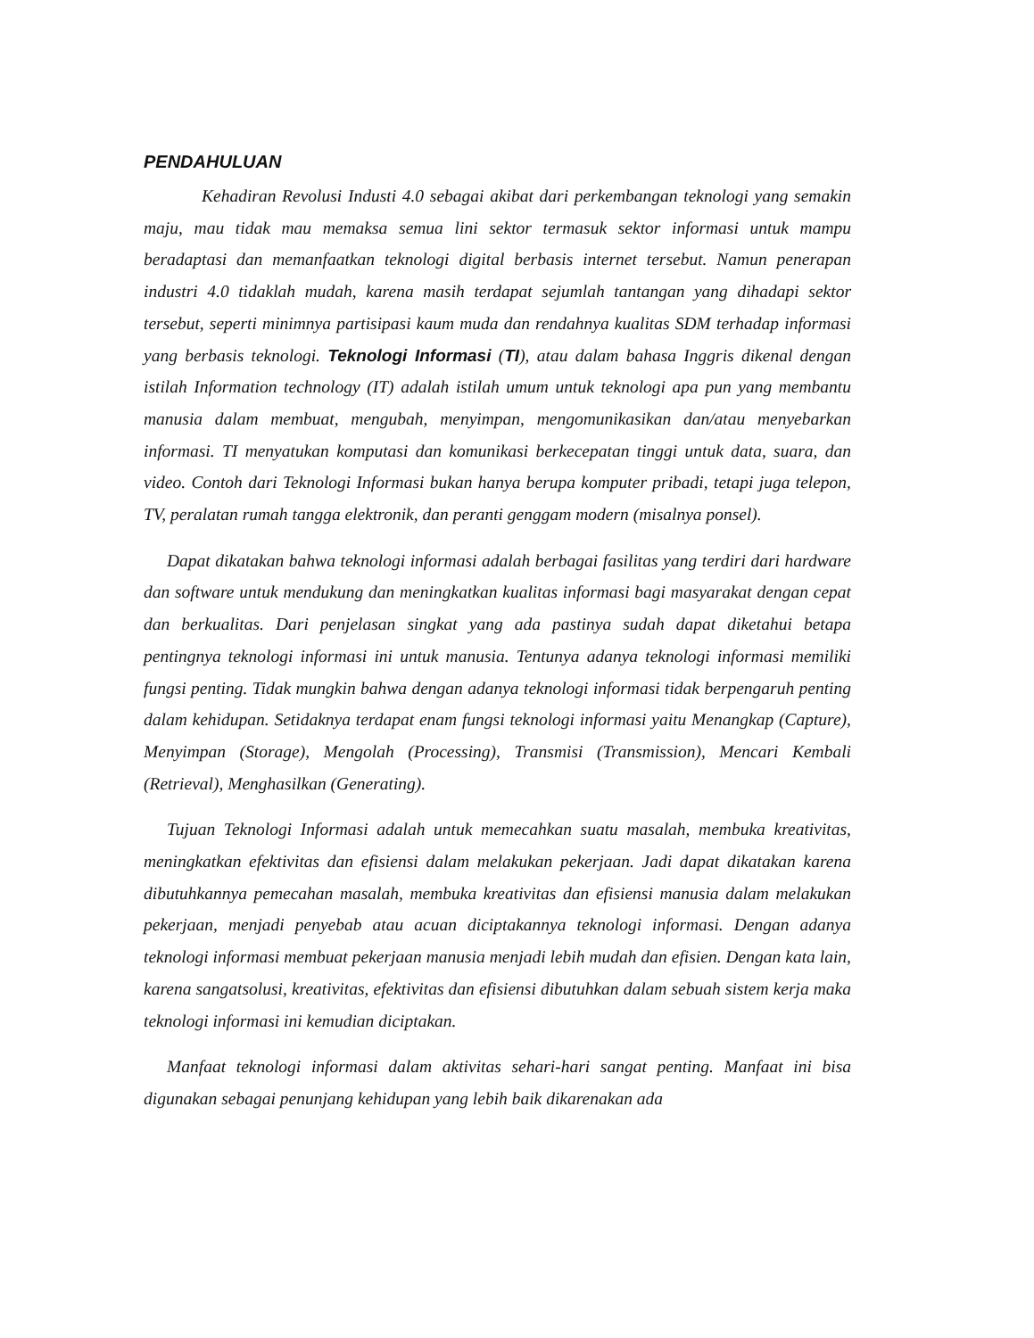PENDAHULUAN
Kehadiran Revolusi Industi 4.0 sebagai akibat dari perkembangan teknologi yang semakin maju, mau tidak mau memaksa semua lini sektor termasuk sektor informasi untuk mampu beradaptasi dan memanfaatkan teknologi digital berbasis internet tersebut. Namun penerapan industri 4.0 tidaklah mudah, karena masih terdapat sejumlah tantangan yang dihadapi sektor tersebut, seperti minimnya partisipasi kaum muda dan rendahnya kualitas SDM terhadap informasi yang berbasis teknologi. Teknologi Informasi (TI), atau dalam bahasa Inggris dikenal dengan istilah Information technology (IT) adalah istilah umum untuk teknologi apa pun yang membantu manusia dalam membuat, mengubah, menyimpan, mengomunikasikan dan/atau menyebarkan informasi. TI menyatukan komputasi dan komunikasi berkecepatan tinggi untuk data, suara, dan video. Contoh dari Teknologi Informasi bukan hanya berupa komputer pribadi, tetapi juga telepon, TV, peralatan rumah tangga elektronik, dan peranti genggam modern (misalnya ponsel).
Dapat dikatakan bahwa teknologi informasi adalah berbagai fasilitas yang terdiri dari hardware dan software untuk mendukung dan meningkatkan kualitas informasi bagi masyarakat dengan cepat dan berkualitas. Dari penjelasan singkat yang ada pastinya sudah dapat diketahui betapa pentingnya teknologi informasi ini untuk manusia. Tentunya adanya teknologi informasi memiliki fungsi penting. Tidak mungkin bahwa dengan adanya teknologi informasi tidak berpengaruh penting dalam kehidupan. Setidaknya terdapat enam fungsi teknologi informasi yaitu Menangkap (Capture), Menyimpan (Storage), Mengolah (Processing), Transmisi (Transmission), Mencari Kembali (Retrieval), Menghasilkan (Generating).
Tujuan Teknologi Informasi adalah untuk memecahkan suatu masalah, membuka kreativitas, meningkatkan efektivitas dan efisiensi dalam melakukan pekerjaan. Jadi dapat dikatakan karena dibutuhkannya pemecahan masalah, membuka kreativitas dan efisiensi manusia dalam melakukan pekerjaan, menjadi penyebab atau acuan diciptakannya teknologi informasi. Dengan adanya teknologi informasi membuat pekerjaan manusia menjadi lebih mudah dan efisien. Dengan kata lain, karena sangatsolusi, kreativitas, efektivitas dan efisiensi dibutuhkan dalam sebuah sistem kerja maka teknologi informasi ini kemudian diciptakan.
Manfaat teknologi informasi dalam aktivitas sehari-hari sangat penting. Manfaat ini bisa digunakan sebagai penunjang kehidupan yang lebih baik dikarenakan ada